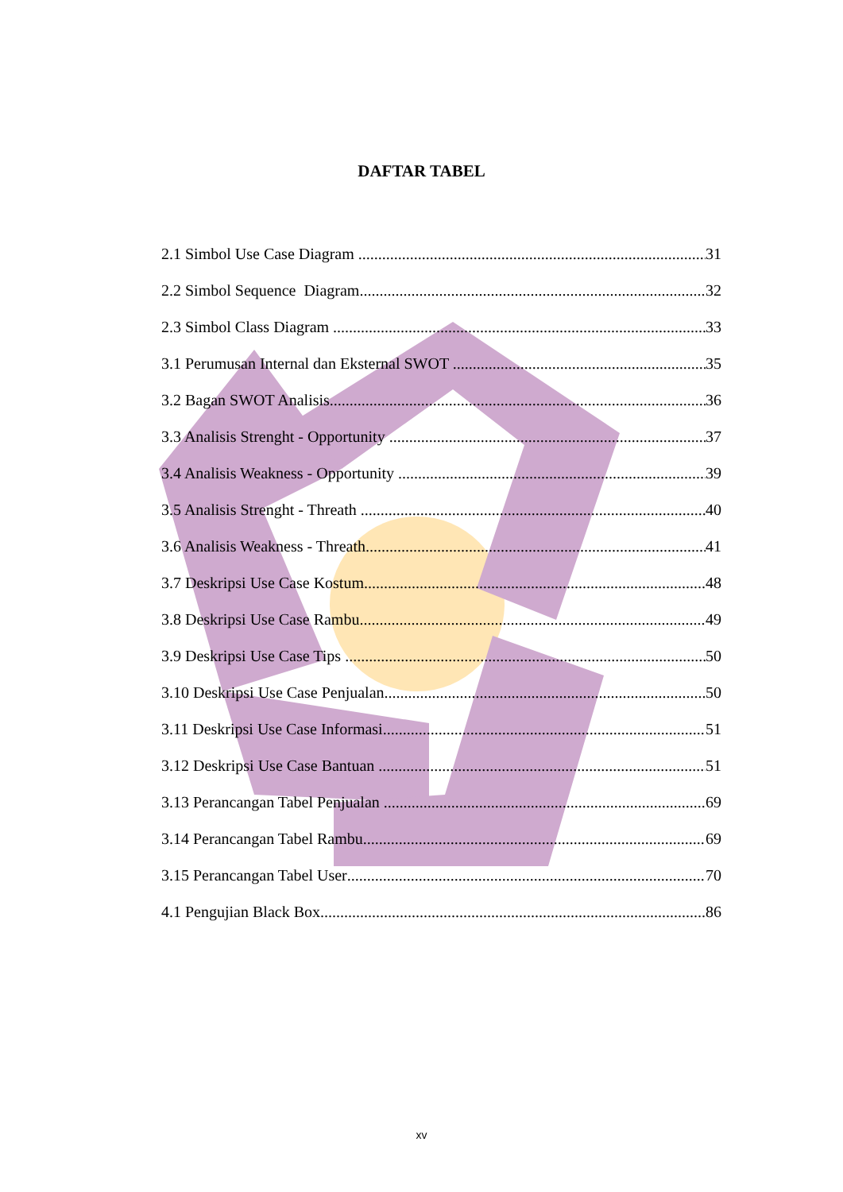DAFTAR TABEL
2.1 Simbol Use Case Diagram 31
2.2 Simbol Sequence Diagram 32
2.3 Simbol Class Diagram 33
3.1 Perumusan Internal dan Eksternal SWOT 35
3.2 Bagan SWOT Analisis 36
3.3 Analisis Strenght - Opportunity 37
3.4 Analisis Weakness - Opportunity 39
3.5 Analisis Strenght - Threath 40
3.6 Analisis Weakness - Threath 41
3.7 Deskripsi Use Case Kostum 48
3.8 Deskripsi Use Case Rambu 49
3.9 Deskripsi Use Case Tips 50
3.10 Deskripsi Use Case Penjualan 50
3.11 Deskripsi Use Case Informasi 51
3.12 Deskripsi Use Case Bantuan 51
3.13 Perancangan Tabel Penjualan 69
3.14 Perancangan Tabel Rambu 69
3.15 Perancangan Tabel User 70
4.1 Pengujian Black Box 86
xv